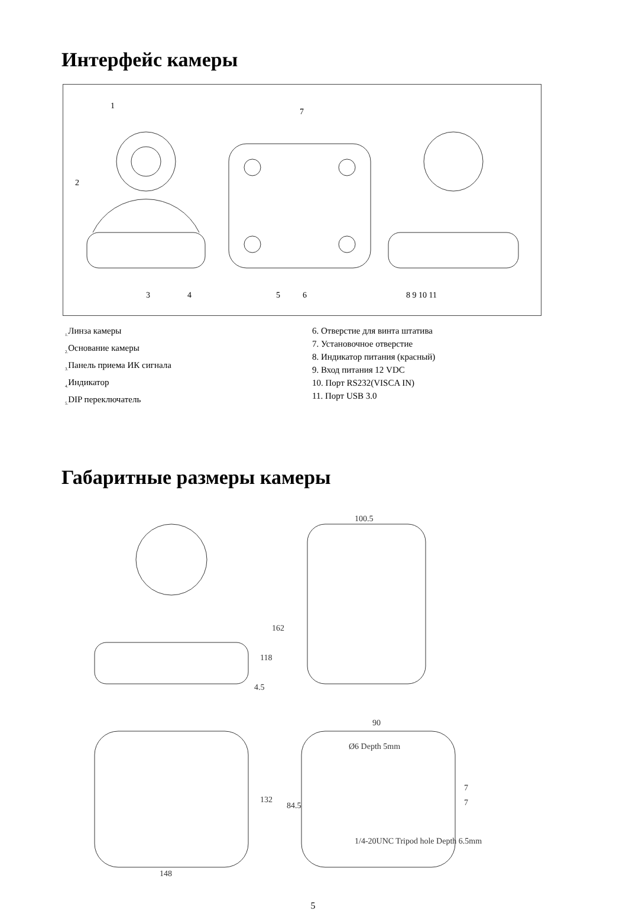Интерфейс камеры
1
2
3
4
5
6
7
8 9 10 11
<sub>1.</sub>Линза камеры
<sub>2.</sub>Основание камеры
<sub>3.</sub>Панель приема ИК сигнала
<sub>4.</sub>Индикатор
<sub>5.</sub>DIP переключатель
6. Отверстие для винта штатива
7. Установочное отверстие
8. Индикатор питания (красный)
9. Вход питания 12 VDC
10. Порт RS232(VISCA IN)
11. Порт USB 3.0
Габаритные размеры камеры
100.5
162
118
4.5
90
132
84.5
148
7
7
Ø6 Depth 5mm
1/4-20UNC Tripod hole Depth 6.5mm
5